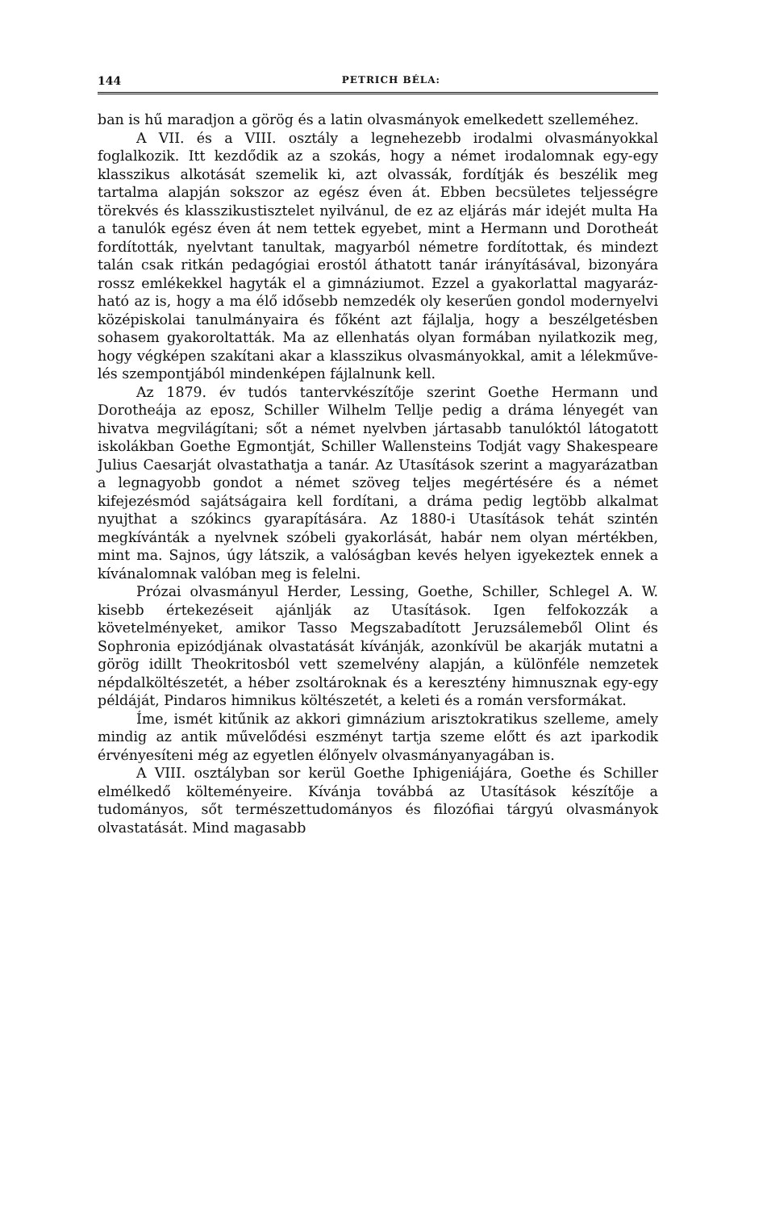144 PETRICH BÉLA:
ban is hű maradjon a görög és a latin olvasmányok emelke­dett szelleméhez.
A VII. és a VIII. osztály a legnehezebb irodalmi olvasmá­nyokkal foglalkozik. Itt kezdődik az a szokás, hogy a német irodalomnak egy-egy klasszikus alkotását szemelik ki, azt olvassák, fordítják és beszélik meg tartalma alapján sokszor az egész éven át. Ebben becsületes teljességre törekvés és klasszikustisztelet nyilvánul, de ez az eljárás már idejét multa Ha a tanulók egész éven át nem tettek egyebet, mint a Hermann und Dorotheát fordították, nyelvtant tanultak, magyarból né­metre fordítottak, és mindezt talán csak ritkán pedagógiai erostól áthatott tanár irányításával, bizonyára rossz emlékek­kel hagyták el a gimnáziumot. Ezzel a gyakorlattal magyaráz­ható az is, hogy a ma élő idősebb nemzedék oly keserűen gon­dol modernyelvi középiskolai tanulmányaira és főként azt fájlalja, hogy a beszélgetésben sohasem gyakoroltatták. Ma az ellenhatás olyan formában nyilatkozik meg, hogy végképen szakítani akar a klasszikus olvasmányokkal, amit a lélekműve­lés szempontjából mindenképen fájlalnunk kell.
Az 1879. év tudós tantervkészítője szerint Goethe Hermann und Dorotheája az eposz, Schiller Wilhelm Tellje pedig a dráma lényegét van hivatva megvilágítani; sőt a német nyelv­ben jártasabb tanulóktól látogatott iskolákban Goethe Egmont­ját, Schiller Wallensteins Todját vagy Shakespeare Julius Caesarját olvastathatja a tanár. Az Utasítások szerint a ma­gyarázatban a legnagyobb gondot a német szöveg teljes meg­értésére és a német kifejezésmód sajátságaira kell fordítani, a dráma pedig legtöbb alkalmat nyujthat a szókincs gyarapí­tására. Az 1880-i Utasítások tehát szintén megkívánták a nyelv­nek szóbeli gyakorlását, habár nem olyan mértékben, mint ma. Sajnos, úgy látszik, a valóságban kevés helyen igyekeztek ennek a kívánalomnak valóban meg is felelni.
Prózai olvasmányul Herder, Lessing, Goethe, Schiller, Schlegel A. W. kisebb értekezéseit ajánlják az Utasítások. Igen felfokozzák a követelményeket, amikor Tasso Megszabadított Jeruzsálemeből Olint és Sophronia epizódjának olvastatását kívánják, azonkívül be akarják mutatni a görög idillt Theokri­tosból vett szemelvény alapján, a különféle nemzetek népdal­költészetét, a héber zsoltároknak és a keresztény himnusznak egy-egy példáját, Pindaros himnikus költészetét, a keleti és a román versformákat.
Íme, ismét kitűnik az akkori gimnázium arisztokratikus szelleme, amely mindig az antik művelődési eszményt tartja szeme előtt és azt iparkodik érvényesíteni még az egyetlen élő­nyelv olvasmányanyagában is.
A VIII. osztályban sor kerül Goethe Iphigeniájára, Goethe és Schiller elmélkedő költeményeire. Kívánja továbbá az Uta­sítások készítője a tudományos, sőt természettudományos és filozófiai tárgyú olvasmányok olvastatását. Mind magasabb